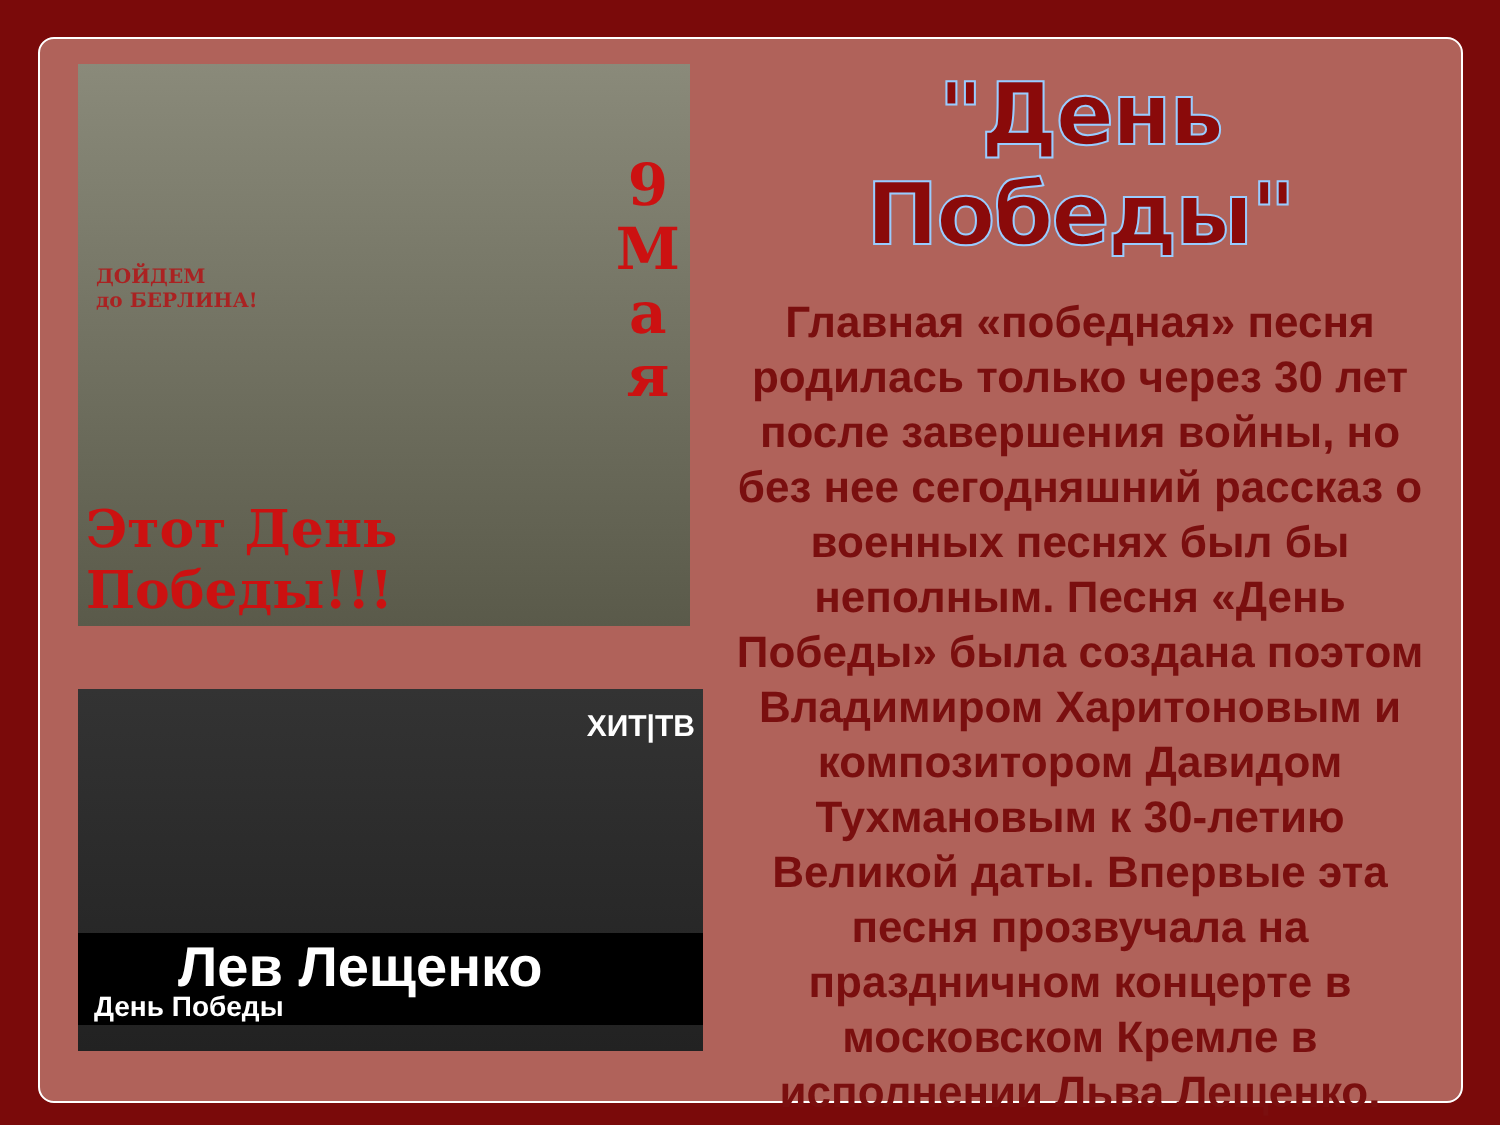ДОЙДЕМ
до БЕРЛИНА!
9
М
а
я
Этот День Победы!!!
ХИТ|ТВ
Лев Лещенко
День Победы
"День Победы"
Главная «победная» песня родилась только через 30 лет после завершения войны, но без нее сегодняшний рассказ о военных песнях был бы неполным. Песня «День Победы» была создана поэтом Владимиром Харитоновым и композитором Давидом Тухмановым к 30-летию Великой даты. Впервые эта песня прозвучала на праздничном концерте в московском Кремле в исполнении Льва Лещенко.